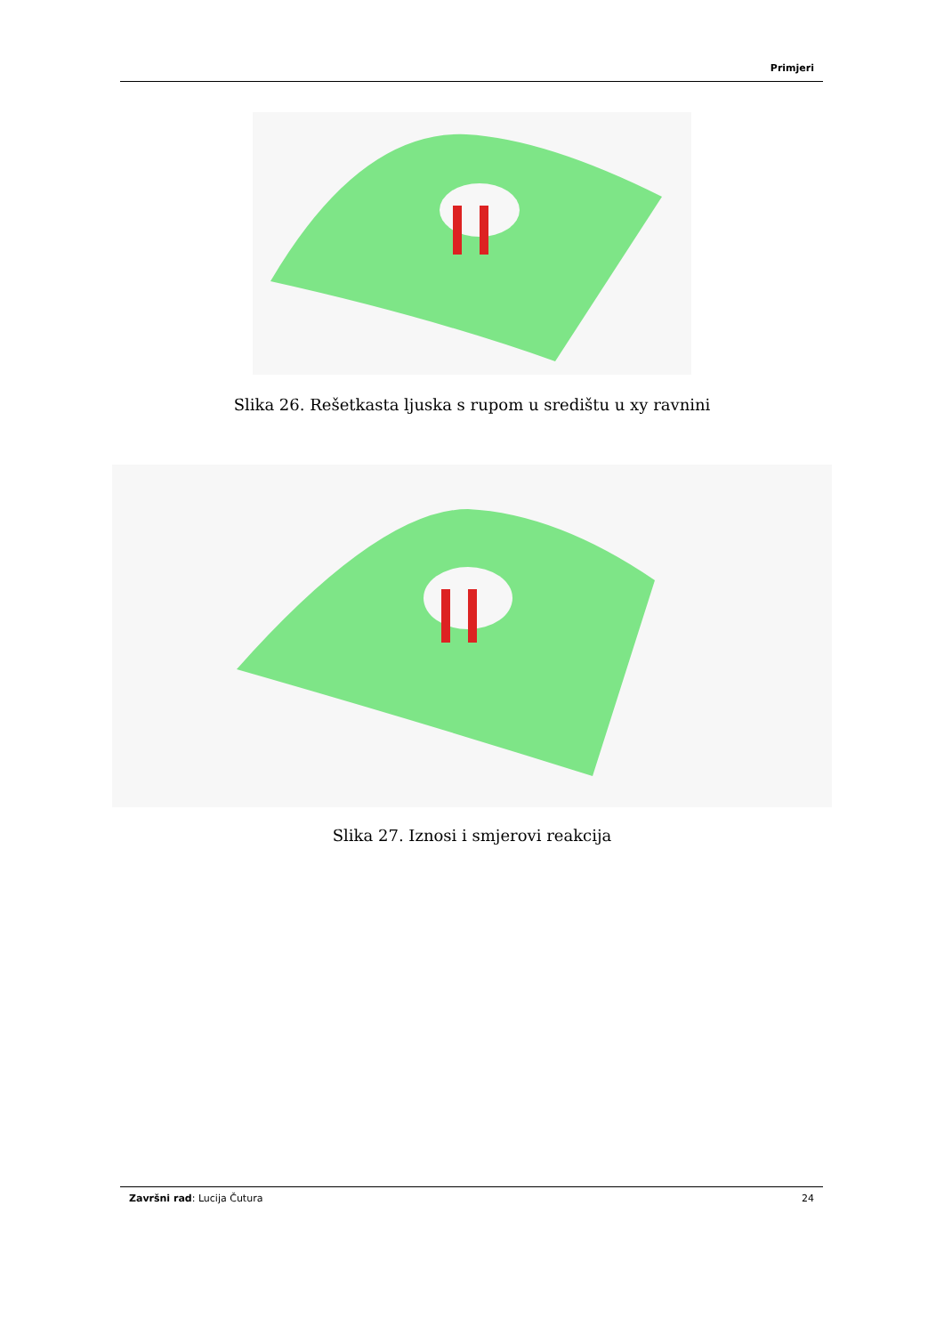Primjeri
Slika 26. Rešetkasta ljuska s rupom u središtu u xy ravnini
Slika 27. Iznosi i smjerovi reakcija
Završni rad: Lucija Čutura 24